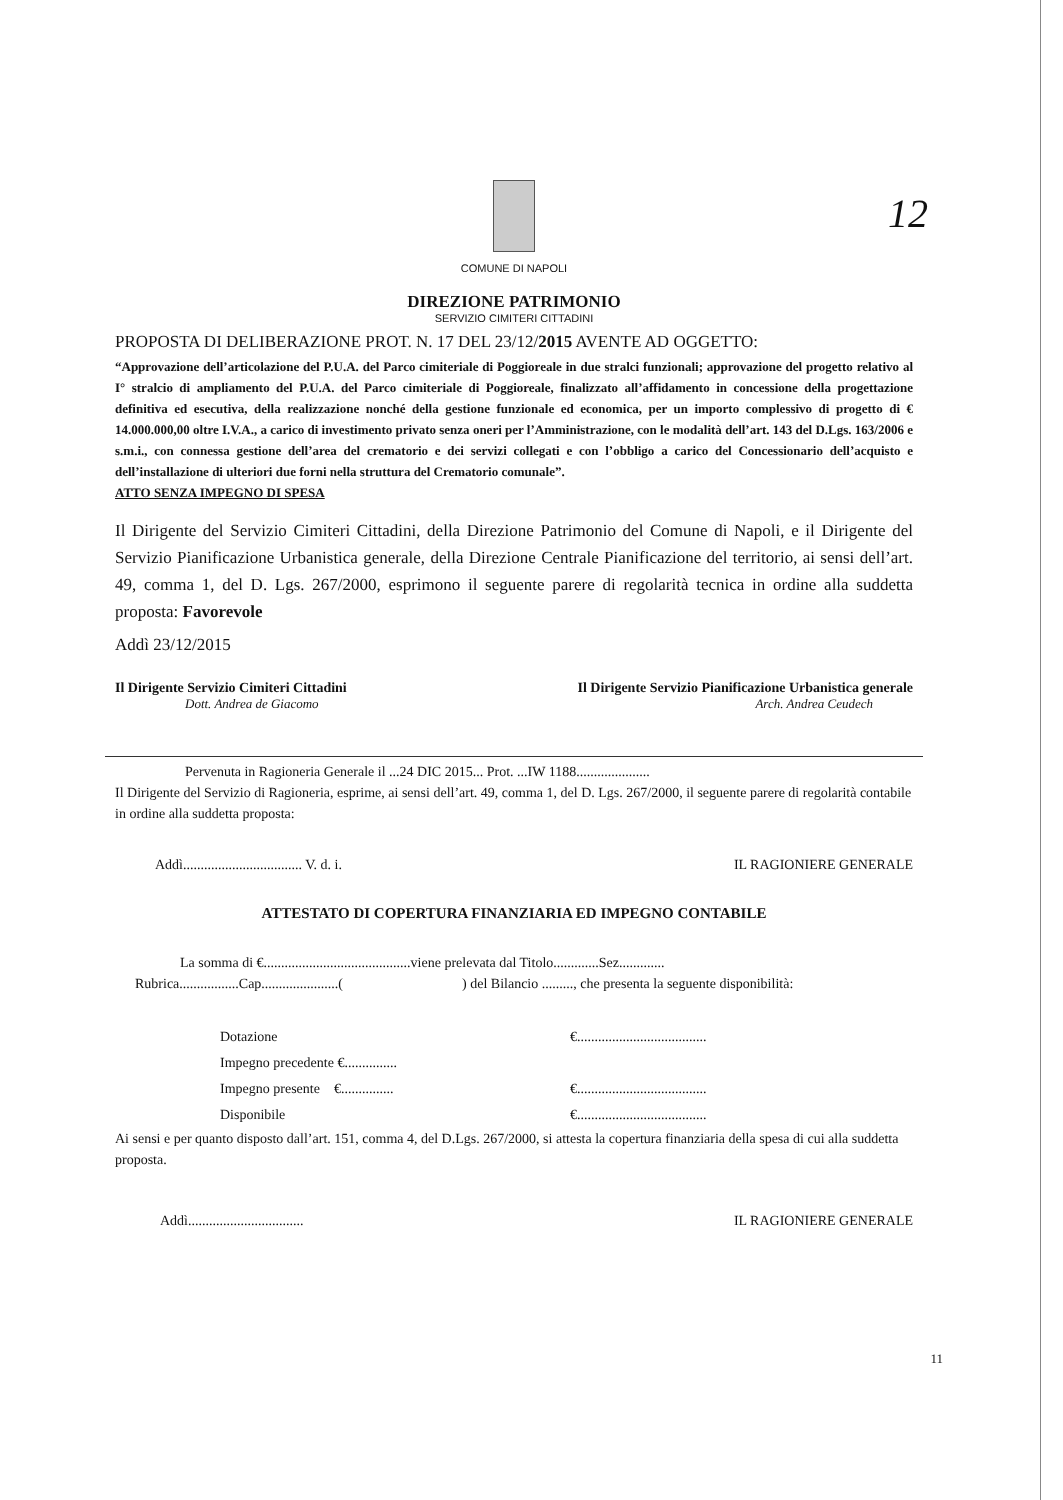COMUNE DI NAPOLI
12
DIREZIONE PATRIMONIO
SERVIZIO CIMITERI CITTADINI
PROPOSTA DI DELIBERAZIONE PROT. N. 17 DEL 23/12/2015 AVENTE AD OGGETTO:
“Approvazione dell’articolazione del P.U.A. del Parco cimiteriale di Poggioreale in due stralci funzionali; approvazione del progetto relativo al I° stralcio di ampliamento del P.U.A. del Parco cimiteriale di Poggioreale, finalizzato all’affidamento in concessione della progettazione definitiva ed esecutiva, della realizzazione nonché della gestione funzionale ed economica, per un importo complessivo di progetto di € 14.000.000,00 oltre I.V.A., a carico di investimento privato senza oneri per l’Amministrazione, con le modalità dell’art. 143 del D.Lgs. 163/2006 e s.m.i., con connessa gestione dell’area del crematorio e dei servizi collegati e con l’obbligo a carico del Concessionario dell’acquisto e dell’installazione di ulteriori due forni nella struttura del Crematorio comunale”.
ATTO SENZA IMPEGNO DI SPESA
Il Dirigente del Servizio Cimiteri Cittadini, della Direzione Patrimonio del Comune di Napoli, e il Dirigente del Servizio Pianificazione Urbanistica generale, della Direzione Centrale Pianificazione del territorio, ai sensi dell’art. 49, comma 1, del D. Lgs. 267/2000, esprimono il seguente parere di regolarità tecnica in ordine alla suddetta proposta: Favorevole
Addì 23/12/2015
Il Dirigente Servizio Cimiteri Cittadini Il Dirigente Servizio Pianificazione Urbanistica generale
Dott. Andrea de Giacomo Arch. Andrea Ceudech
Pervenuta in Ragioneria Generale il ...24 DIC 2015... Prot. ...IW 1188.....................
Il Dirigente del Servizio di Ragioneria, esprime, ai sensi dell’art. 49, comma 1, del D. Lgs. 267/2000, il seguente parere di regolarità contabile in ordine alla suddetta proposta:
Addì.................................. V. d. i. IL RAGIONIERE GENERALE
ATTESTATO DI COPERTURA FINANZIARIA ED IMPEGNO CONTABILE
La somma di €..........................................viene prelevata dal Titolo.............Sez.............
Rubrica.................Cap......................( ) del Bilancio ........., che presenta la seguente disponibilità:
Dotazione €.....................................
Impegno precedente €...............
Impegno presente €............... €.....................................
Disponibile €.....................................
Ai sensi e per quanto disposto dall’art. 151, comma 4, del D.Lgs. 267/2000, si attesta la copertura finanziaria della spesa di cui alla suddetta proposta.
Addì................................. IL RAGIONIERE GENERALE
11